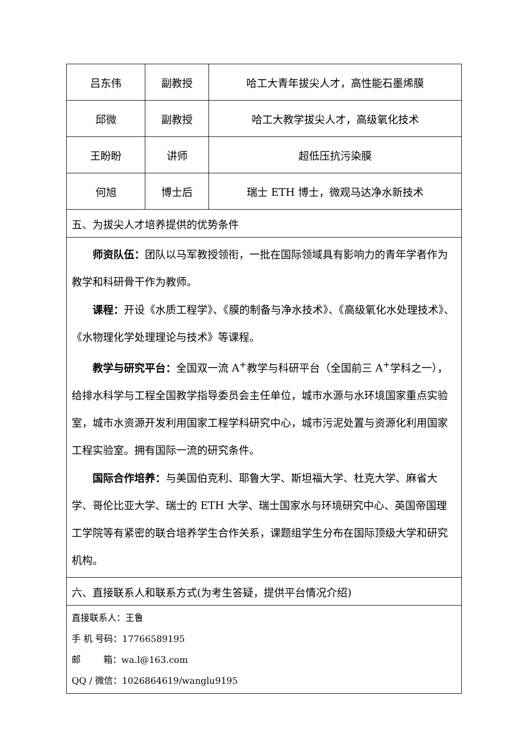| 吕东伟 | 副教授 | 哈工大青年拔尖人才，高性能石墨烯膜 |
| 邱微 | 副教授 | 哈工大教学拔尖人才，高级氧化技术 |
| 王盼盼 | 讲师 | 超低压抗污染膜 |
| 何旭 | 博士后 | 瑞士 ETH 博士，微观马达净水新技术 |
| 五、为拔尖人才培养提供的优势条件 | | |
| 师资队伍： 团队以马军教授领衔，一批在国际领域具有影响力的青年学者作为教学和科研骨干作为教师。 课程： 开设《水质工程学》、《膜的制备与净水技术》、《高级氧化水处理技术》、《水物理化学处理理论与技术》等课程。 教学与研究平台： 全国双一流 A<sup>+</sup>教学与科研平台（全国前三 A<sup>+</sup>学科之一），给排水科学与工程全国教学指导委员会主任单位，城市水源与水环境国家重点实验室，城市水资源开发利用国家工程学科研究中心，城市污泥处置与资源化利用国家工程实验室。拥有国际一流的研究条件。 国际合作培养： 与美国伯克利、耶鲁大学、斯坦福大学、杜克大学、麻省大学、哥伦比亚大学、瑞士的 ETH 大学、瑞士国家水与环境研究中心、英国帝国理工学院等有紧密的联合培养学生合作关系，课题组学生分布在国际顶级大学和研究机构。 | | |
| 六、直接联系人和联系方式(为考生答疑，提供平台情况介绍) | | |
| 直接联系人：王鲁 手 机 号码：17766589195 邮 箱：wa.l@163.com QQ / 微信：1026864619/wanglu9195 | | |